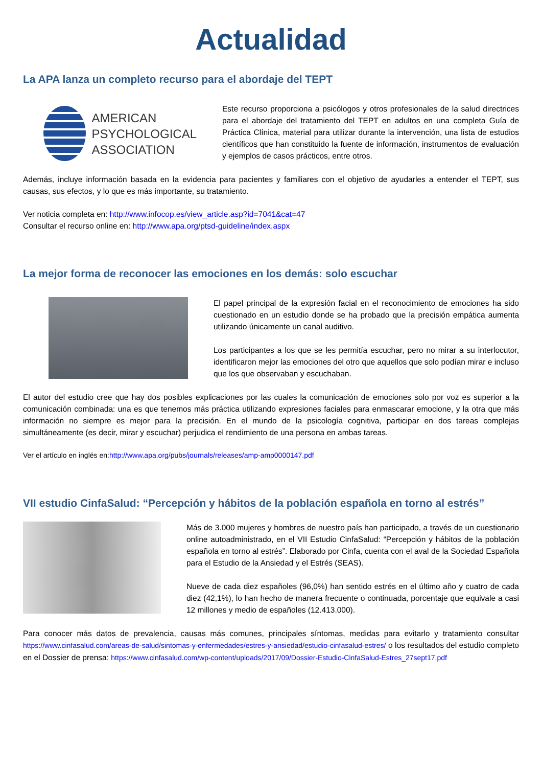Actualidad
La APA lanza un completo recurso para el abordaje del TEPT
AMERICAN
PSYCHOLOGICAL
ASSOCIATION
Este recurso proporciona a psicólogos y otros profesionales de la salud directrices para el abordaje del tratamiento del TEPT en adultos en una completa Guía de Práctica Clínica, material para utilizar durante la intervención, una lista de estudios científicos que han constituido la fuente de información, instrumentos de evaluación y ejemplos de casos prácticos, entre otros.
Además, incluye información basada en la evidencia para pacientes y familiares con el objetivo de ayudarles a entender el TEPT, sus causas, sus efectos, y lo que es más importante, su tratamiento.
Ver noticia completa en: http://www.infocop.es/view_article.asp?id=7041&cat=47
Consultar el recurso online en: http://www.apa.org/ptsd-guideline/index.aspx
La mejor forma de reconocer las emociones en los demás: solo escuchar
El papel principal de la expresión facial en el reconocimiento de emociones ha sido cuestionado en un estudio donde se ha probado que la precisión empática aumenta utilizando únicamente un canal auditivo.
Los participantes a los que se les permitía escuchar, pero no mirar a su interlocutor, identificaron mejor las emociones del otro que aquellos que solo podían mirar e incluso que los que observaban y escuchaban.
El autor del estudio cree que hay dos posibles explicaciones por las cuales la comunicación de emociones solo por voz es superior a la comunicación combinada: una es que tenemos más práctica utilizando expresiones faciales para enmascarar emocione, y la otra que más información no siempre es mejor para la precisión. En el mundo de la psicología cognitiva, participar en dos tareas complejas simultáneamente (es decir, mirar y escuchar) perjudica el rendimiento de una persona en ambas tareas.
Ver el artículo en inglés en:http://www.apa.org/pubs/journals/releases/amp-amp0000147.pdf
VII estudio CinfaSalud: “Percepción y hábitos de la población española en torno al estrés”
Más de 3.000 mujeres y hombres de nuestro país han participado, a través de un cuestionario online autoadministrado, en el VII Estudio CinfaSalud: “Percepción y hábitos de la población española en torno al estrés”. Elaborado por Cinfa, cuenta con el aval de la Sociedad Española para el Estudio de la Ansiedad y el Estrés (SEAS).
Nueve de cada diez españoles (96,0%) han sentido estrés en el último año y cuatro de cada diez (42,1%), lo han hecho de manera frecuente o continuada, porcentaje que equivale a casi 12 millones y medio de españoles (12.413.000).
Para conocer más datos de prevalencia, causas más comunes, principales síntomas, medidas para evitarlo y tratamiento consultar https://www.cinfasalud.com/areas-de-salud/sintomas-y-enfermedades/estres-y-ansiedad/estudio-cinfasalud-estres/ o los resultados del estudio completo en el Dossier de prensa: https://www.cinfasalud.com/wp-content/uploads/2017/09/Dossier-Estudio-CinfaSalud-Estres_27sept17.pdf